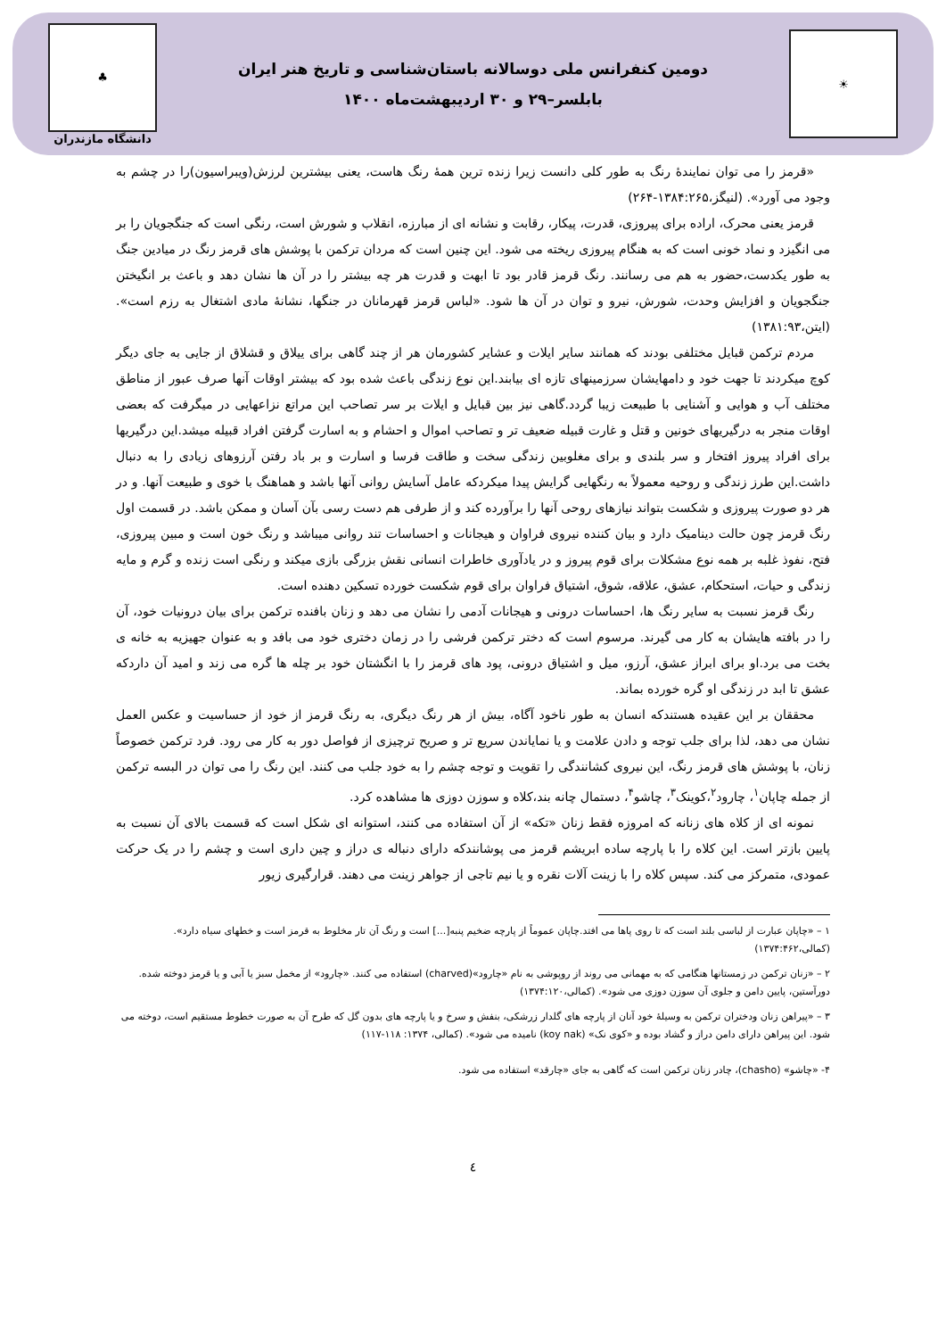☀
دومین کنفرانس ملی دوسالانه باستان‌شناسی و تاریخ هنر ایران
بابلسر–۲۹ و ۳۰ اردیبهشت‌ماه ۱۴۰۰
♣
دانشگاه مازندران
«قرمز را می توان نمایندهٔ رنگ به طور کلی دانست زیرا زنده ترین همهٔ رنگ هاست، یعنی بیشترین لرزش(ویبراسیون)را در چشم به وجود می آورد». (لنیگز،۱۳۸۴:۲۶۵-۲۶۴)
قرمز یعنی محرک، اراده برای پیروزی، قدرت، پیکار، رقابت و نشانه ای از مبارزه، انقلاب و شورش است، رنگی است که جنگجویان را بر می انگیزد و نماد خونی است که به هنگام پیروزی ریخته می شود. این چنین است که مردان ترکمن با پوشش های قرمز رنگ در میادین جنگ به طور یکدست،حضور به هم می رسانند. رنگ قرمز قادر بود تا ابهت و قدرت هر چه بیشتر را در آن ها نشان دهد و باعث بر انگیختن جنگجویان و افزایش وحدت، شورش، نیرو و توان در آن ها شود. «لباس قرمز قهرمانان در جنگها، نشانهٔ مادی اشتغال به رزم است». (ایتن،۱۳۸۱:۹۳)
مردم ترکمن قبایل مختلفی بودند که همانند سایر ایلات و عشایر کشورمان هر از چند گاهی برای ییلاق و قشلاق از جایی به جای دیگر کوچ میکردند تا جهت خود و دامهایشان سرزمینهای تازه ای بیابند.این نوع زندگی باعث شده بود که بیشتر اوقات آنها صرف عبور از مناطق مختلف آب و هوایی و آشنایی با طبیعت زیبا گردد.گاهی نیز بین قبایل و ایلات بر سر تصاحب این مراتع نزاعهایی در میگرفت که بعضی اوقات منجر به درگیریهای خونین و قتل و غارت قبیله ضعیف تر و تصاحب اموال و احشام و به اسارت گرفتن افراد قبیله میشد.این درگیریها برای افراد پیروز افتخار و سر بلندی و برای مغلوبین زندگی سخت و طاقت فرسا و اسارت و بر باد رفتن آرزوهای زیادی را به دنبال داشت.این طرز زندگی و روحیه معمولاً به رنگهایی گرایش پیدا میکردکه عامل آسایش روانی آنها باشد و هماهنگ با خوی و طبیعت آنها. و در هر دو صورت پیروزی و شکست بتواند نیازهای روحی آنها را برآورده کند و از طرفی هم دست رسی بآن آسان و ممکن باشد. در قسمت اول رنگ قرمز چون حالت دینامیک دارد و بیان کننده نیروی فراوان و هیجانات و احساسات تند روانی میباشد و رنگ خون است و مبین پیروزی، فتح، نفوذ غلبه بر همه نوع مشکلات برای قوم پیروز و در یادآوری خاطرات انسانی نقش بزرگی بازی میکند و رنگی است زنده و گرم و مایه زندگی و حیات، استحکام، عشق، علاقه، شوق، اشتیاق فراوان برای قوم شکست خورده تسکین دهنده است.
رنگ قرمز نسبت به سایر رنگ ها، احساسات درونی و هیجانات آدمی را نشان می دهد و زنان بافنده ترکمن برای بیان درونیات خود، آن را در بافته هایشان به کار می گیرند. مرسوم است که دختر ترکمن فرشی را در زمان دختری خود می بافد و به عنوان جهیزیه به خانه ی بخت می برد.او برای ابراز عشق، آرزو، میل و اشتیاق درونی، پود های قرمز را با انگشتان خود بر چله ها گره می زند و امید آن داردکه عشق تا ابد در زندگی او گره خورده بماند.
محققان بر این عقیده هستندکه انسان به طور ناخود آگاه، بیش از هر رنگ دیگری، به رنگ قرمز از خود از حساسیت و عکس العمل نشان می دهد، لذا برای جلب توجه و دادن علامت و یا نمایاندن سریع تر و صریح ترچیزی از فواصل دور به کار می رود. فرد ترکمن خصوصاً زنان، با پوشش های قرمز رنگ، این نیروی کشانندگی را تقویت و توجه چشم را به خود جلب می کنند. این رنگ را می توان در البسه ترکمن از جمله چاپان<sup>۱</sup>، چارود<sup>۲</sup>،کوینک<sup>۳</sup>، چاشو<sup>۴</sup>، دستمال چانه بند،کلاه و سوزن دوزی ها مشاهده کرد.
نمونه ای از کلاه های زنانه که امروزه فقط زنان «تکه» از آن استفاده می کنند، استوانه ای شکل است که قسمت بالای آن نسبت به پایین بازتر است. این کلاه را با پارچه ساده ابریشم قرمز می پوشانندکه دارای دنباله ی دراز و چین داری است و چشم را در یک حرکت عمودی، متمرکز می کند. سپس کلاه را با زینت آلات نقره و یا نیم تاجی از جواهر زینت می دهند. قرارگیری زیور
۱ – «چاپان عبارت از لباسی بلند است که تا روی پاها می افتد.چاپان عموماً از پارچه ضخیم پنبه[...] است و رنگ آن تار مخلوط به قرمز است و خطهای سیاه دارد». (کمالی،۱۳۷۴:۴۶۲)
۲ – «زنان ترکمن در زمستانها هنگامی که به مهمانی می روند از روپوشی به نام «چارود»(charved) استفاده می کنند. «چارود» از مخمل سبز یا آبی و یا قرمز دوخته شده. دورآستین، پایین دامن و جلوی آن سوزن دوزی می شود». (کمالی،۱۳۷۴:۱۲۰)
۳ – «پیراهن زنان ودختران ترکمن به وسیلهٔ خود آنان از پارچه های گلدار زرشکی، بنفش و سرخ و یا پارچه های بدون گل که طرح آن به صورت خطوط مستقیم است، دوخته می شود. این پیراهن دارای دامن دراز و گشاد بوده و «کوی نک» (koy nak) نامیده می شود». (کمالی، ۱۳۷۴: ۱۱۸-۱۱۷)
۴- «چاشو» (chasho)، چادر زنان ترکمن است که گاهی به جای «چارقد» استفاده می شود.
٤